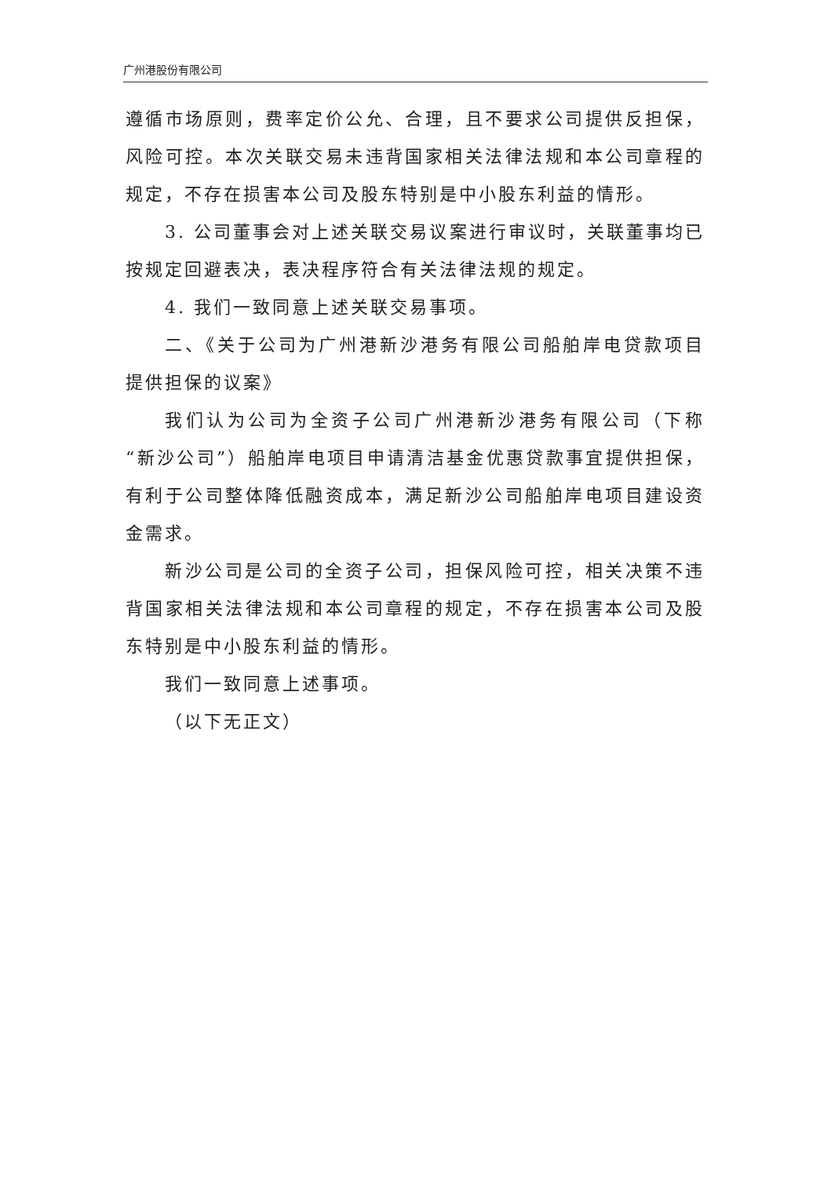广州港股份有限公司
遵循市场原则，费率定价公允、合理，且不要求公司提供反担保，风险可控。本次关联交易未违背国家相关法律法规和本公司章程的规定，不存在损害本公司及股东特别是中小股东利益的情形。
3. 公司董事会对上述关联交易议案进行审议时，关联董事均已按规定回避表决，表决程序符合有关法律法规的规定。
4. 我们一致同意上述关联交易事项。
二、《关于公司为广州港新沙港务有限公司船舶岸电贷款项目提供担保的议案》
我们认为公司为全资子公司广州港新沙港务有限公司（下称“新沙公司”）船舶岸电项目申请清洁基金优惠贷款事宜提供担保，有利于公司整体降低融资成本，满足新沙公司船舶岸电项目建设资金需求。
新沙公司是公司的全资子公司，担保风险可控，相关决策不违背国家相关法律法规和本公司章程的规定，不存在损害本公司及股东特别是中小股东利益的情形。
我们一致同意上述事项。
（以下无正文）